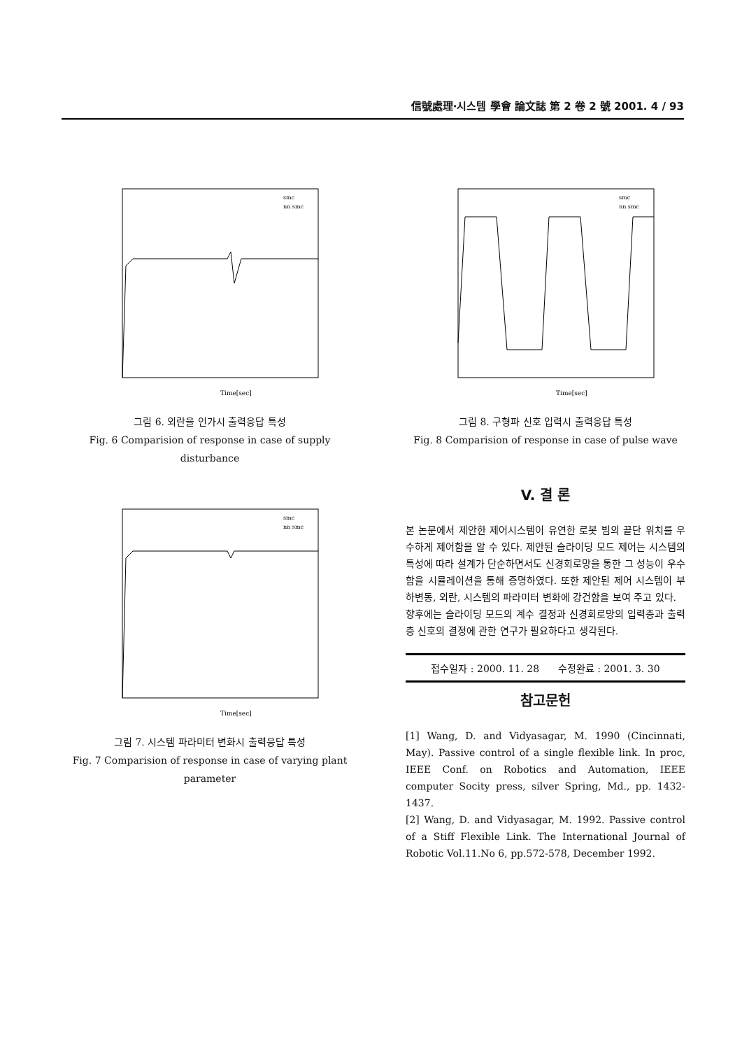信號處理·시스템 學會 論文誌 第 2 卷 2 號 2001. 4 / 93
Time[sec]
smc
nn smc
그림 6. 외란을 인가시 출력응답 특성
Fig. 6 Comparision of response in case of supply disturbance
Time[sec]
smc
nn smc
그림 7. 시스템 파라미터 변화시 출력응답 특성
Fig. 7 Comparision of response in case of varying plant parameter
Time[sec]
smc
nn smc
그림 8. 구형파 신호 입력시 출력응답 특성
Fig. 8 Comparision of response in case of pulse wave
V. 결 론
본 논문에서 제안한 제어시스템이 유연한 로봇 빔의 끝단 위치를 우수하게 제어함을 알 수 있다. 제안된 슬라이딩 모드 제어는 시스템의 특성에 따라 설계가 단순하면서도 신경회로망을 통한 그 성능이 우수함을 시뮬레이션을 통해 증명하였다. 또한 제안된 제어 시스템이 부하변동, 외란, 시스템의 파라미터 변화에 강건함을 보여 주고 있다.
향후에는 슬라이딩 모드의 계수 결정과 신경회로망의 입력층과 출력층 신호의 결정에 관한 연구가 필요하다고 생각된다.
접수일자 : 2000. 11. 28 수정완료 : 2001. 3. 30
참고문헌
[1] Wang, D. and Vidyasagar, M. 1990 (Cincinnati, May). Passive control of a single flexible link. In proc, IEEE Conf. on Robotics and Automation, IEEE computer Socity press, silver Spring, Md., pp. 1432-1437.
[2] Wang, D. and Vidyasagar, M. 1992. Passive control of a Stiff Flexible Link. The International Journal of Robotic Vol.11.No 6, pp.572-578, December 1992.